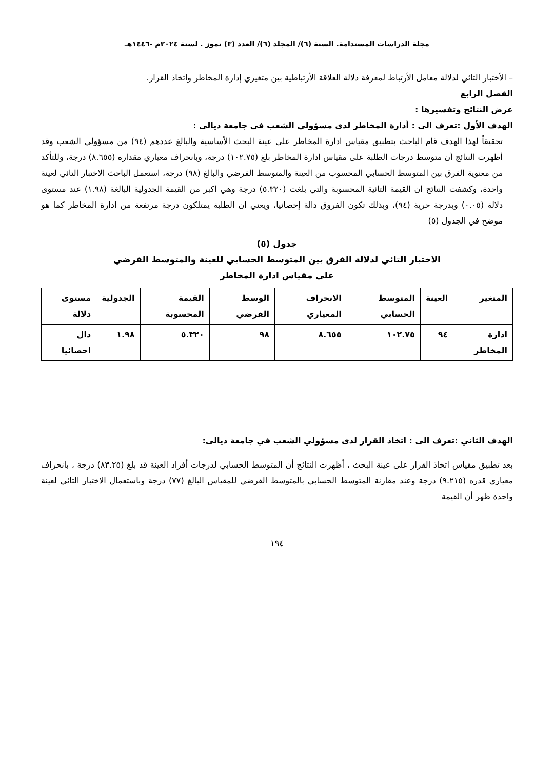مجلة الدراسات المستدامة. السنة (٦)/ المجلد (٦)/ العدد (٣) تموز . لسنة ٢٠٢٤م -١٤٤٦هـ
– الأختبار التائي لدلالة معامل الأرتباط لمعرفة دلالة العلاقة الأرتباطية بين متغيري إدارة المخاطر واتخاذ القرار.
الفصل الرابع
عرض النتائج وتفسيرها :
الهدف الأول :تعرف الى : أدارة المخاطر لدى مسؤولي الشعب في جامعة ديالى :
تحقيقاً لهذا الهدف قام الباحث بتطبيق مقياس ادارة المخاطر على عينة البحث الأساسية والبالغ عددهم (٩٤) من مسؤولي الشعب وقد أظهرت النتائج أن متوسط درجات الطلبة على مقياس ادارة المخاطر بلغ (١٠٢.٧٥) درجة، وبانحراف معياري مقداره (٨.٦٥٥) درجة، وللتأكد من معنوية الفرق بين المتوسط الحسابي المحسوب من العينة والمتوسط الفرضي والبالغ (٩٨) درجة، استعمل الباحث الاختبار التائي لعينة واحدة، وكشفت النتائج أن القيمة التائية المحسوبة والتي بلغت (٥.٣٢٠) درجة وهي اكبر من القيمة الجدولية البالغة (١.٩٨) عند مستوى دلالة (٠.٠٥) وبدرجة حرية (٩٤)، وبذلك تكون الفروق دالة إحصائيا، ويعني ان الطلبة يمتلكون درجة مرتفعة من ادارة المخاطر كما هو موضح في الجدول (٥)
جدول (٥)
الاختبار التائي لدلالة الفرق بين المتوسط الحسابي للعينة والمتوسط الفرضي
على مقياس ادارة المخاطر
| المتغير | العينة | المتوسط الحسابي | الانحراف المعياري | الوسط الفرضي | القيمة المحسوبة | الجدولية | مستوى دلالة |
| --- | --- | --- | --- | --- | --- | --- | --- |
| ادارة المخاطر | ٩٤ | ١٠٢.٧٥ | ٨.٦٥٥ | ٩٨ | ٥.٣٢٠ | ١.٩٨ | دال احصائيا |
الهدف الثاني :تعرف الى : اتخاذ القرار لدى مسؤولي الشعب في جامعة ديالى:
بعد تطبيق مقياس اتخاذ القرار على عينة البحث ، أظهرت النتائج أن المتوسط الحسابي لدرجات أفراد العينة قد بلغ (٨٣.٢٥) درجة ، بانحراف معياري قدره (٩.٢١٥) درجة وعند مقارنة المتوسط الحسابي بالمتوسط الفرضي للمقياس البالغ (٧٧) درجة وباستعمال الاختبار التائي لعينة واحدة ظهر أن القيمة
١٩٤